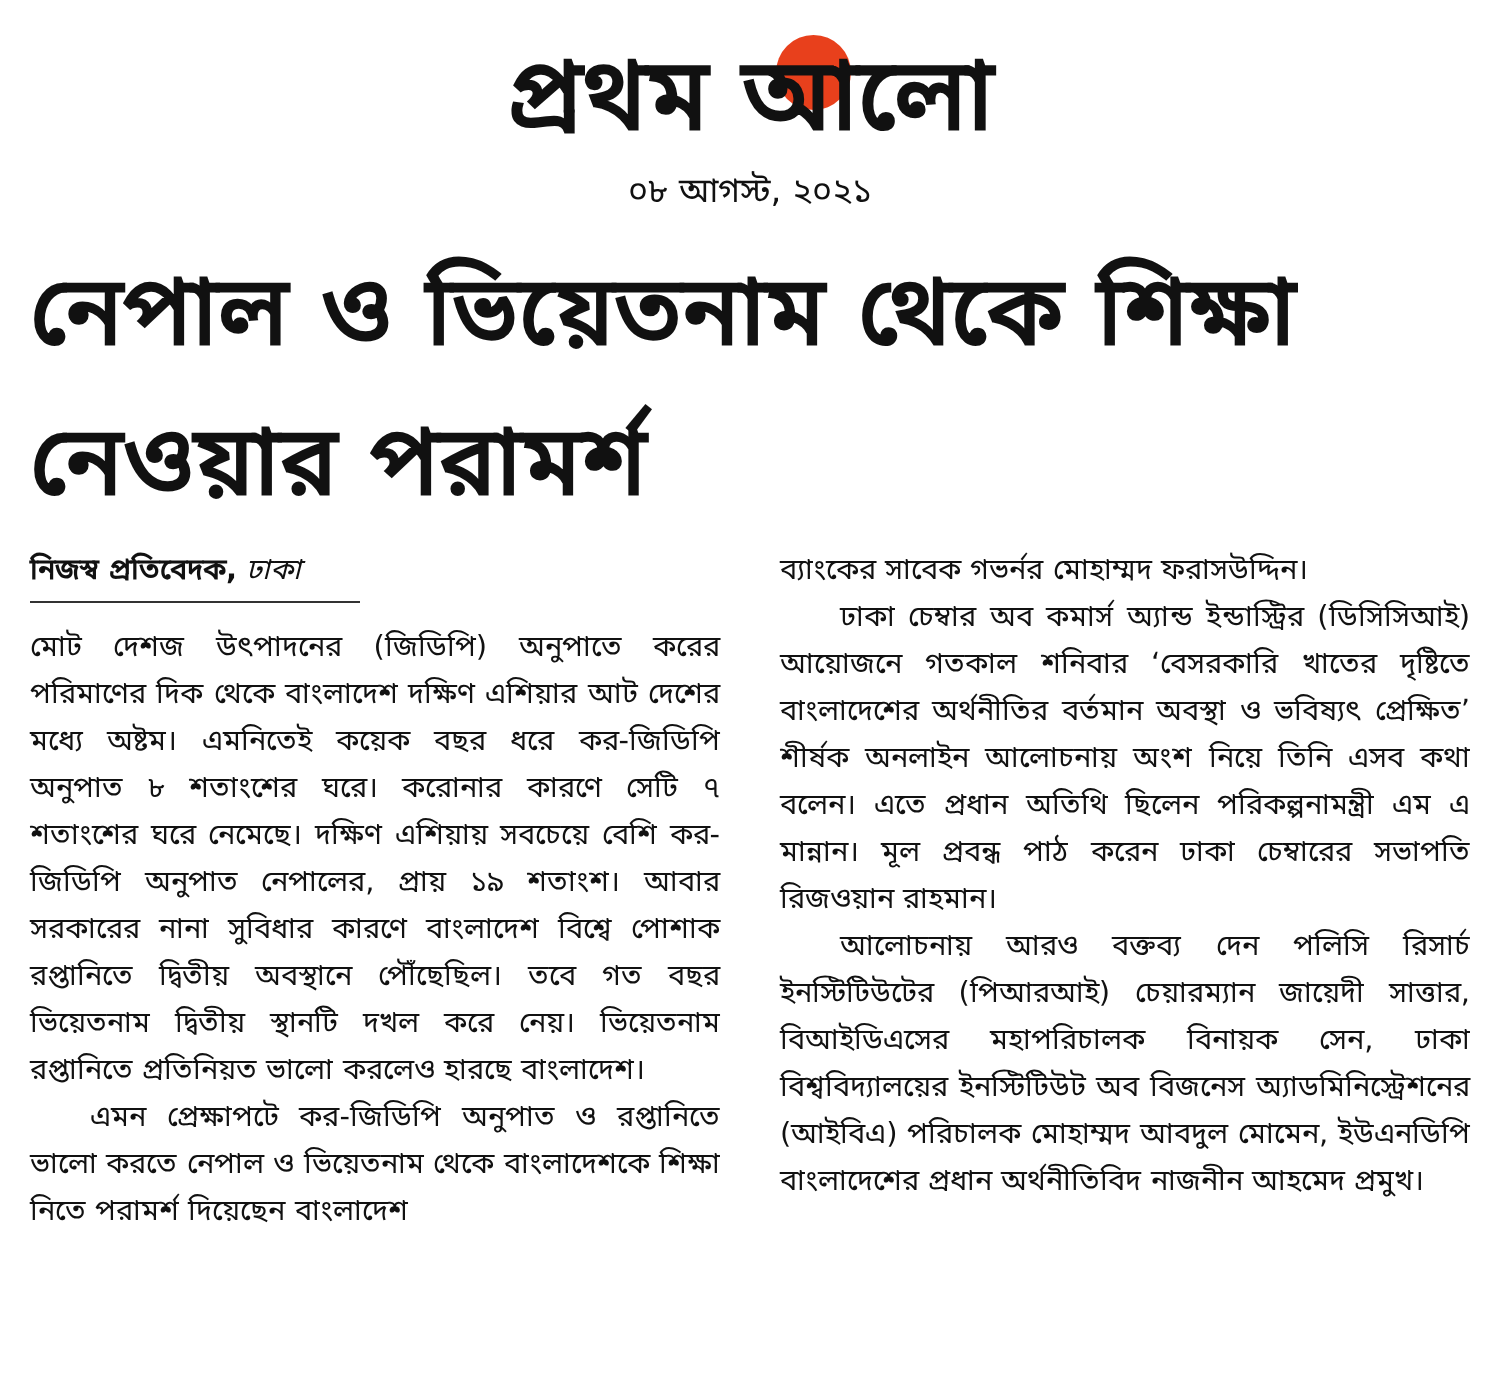প্রথম আলো
০৮ আগস্ট, ২০২১
নেপাল ও ভিয়েতনাম থেকে শিক্ষা নেওয়ার পরামর্শ
নিজস্ব প্রতিবেদক, ঢাকা
মোট দেশজ উৎপাদনের (জিডিপি) অনুপাতে করের পরিমাণের দিক থেকে বাংলাদেশ দক্ষিণ এশিয়ার আট দেশের মধ্যে অষ্টম। এমনিতেই কয়েক বছর ধরে কর-জিডিপি অনুপাত ৮ শতাংশের ঘরে। করোনার কারণে সেটি ৭ শতাংশের ঘরে নেমেছে। দক্ষিণ এশিয়ায় সবচেয়ে বেশি কর-জিডিপি অনুপাত নেপালের, প্রায় ১৯ শতাংশ। আবার সরকারের নানা সুবিধার কারণে বাংলাদেশ বিশ্বে পোশাক রপ্তানিতে দ্বিতীয় অবস্থানে পৌঁছেছিল। তবে গত বছর ভিয়েতনাম দ্বিতীয় স্থানটি দখল করে নেয়। ভিয়েতনাম রপ্তানিতে প্রতিনিয়ত ভালো করলেও হারছে বাংলাদেশ।
এমন প্রেক্ষাপটে কর-জিডিপি অনুপাত ও রপ্তানিতে ভালো করতে নেপাল ও ভিয়েতনাম থেকে বাংলাদেশকে শিক্ষা নিতে পরামর্শ দিয়েছেন বাংলাদেশ
ব্যাংকের সাবেক গভর্নর মোহাম্মদ ফরাসউদ্দিন।
ঢাকা চেম্বার অব কমার্স অ্যান্ড ইন্ডাস্ট্রির (ডিসিসিআই) আয়োজনে গতকাল শনিবার ‘বেসরকারি খাতের দৃষ্টিতে বাংলাদেশের অর্থনীতির বর্তমান অবস্থা ও ভবিষ্যৎ প্রেক্ষিত’ শীর্ষক অনলাইন আলোচনায় অংশ নিয়ে তিনি এসব কথা বলেন। এতে প্রধান অতিথি ছিলেন পরিকল্পনামন্ত্রী এম এ মান্নান। মূল প্রবন্ধ পাঠ করেন ঢাকা চেম্বারের সভাপতি রিজওয়ান রাহমান।
আলোচনায় আরও বক্তব্য দেন পলিসি রিসার্চ ইনস্টিটিউটের (পিআরআই) চেয়ারম্যান জায়েদী সাত্তার, বিআইডিএসের মহাপরিচালক বিনায়ক সেন, ঢাকা বিশ্ববিদ্যালয়ের ইনস্টিটিউট অব বিজনেস অ্যাডমিনিস্ট্রেশনের (আইবিএ) পরিচালক মোহাম্মদ আবদুল মোমেন, ইউএনডিপি বাংলাদেশের প্রধান অর্থনীতিবিদ নাজনীন আহমেদ প্রমুখ।